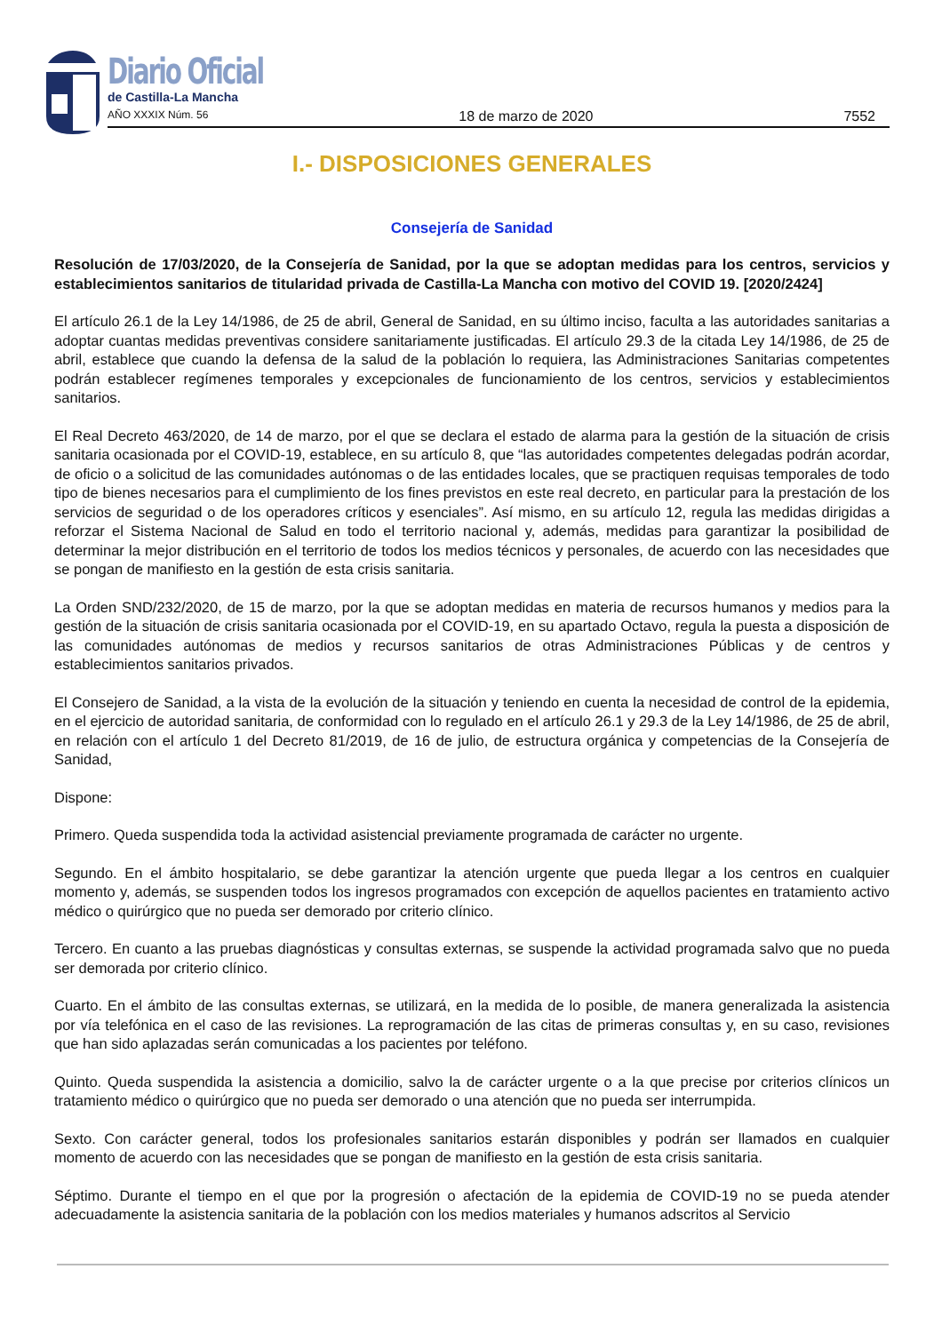Diario Oficial
de Castilla-La Mancha
AÑO XXXIX Núm. 56 18 de marzo de 2020 7552
I.- DISPOSICIONES GENERALES
Consejería de Sanidad
Resolución de 17/03/2020, de la Consejería de Sanidad, por la que se adoptan medidas para los centros, servicios y establecimientos sanitarios de titularidad privada de Castilla-La Mancha con motivo del COVID 19. [2020/2424]
El artículo 26.1 de la Ley 14/1986, de 25 de abril, General de Sanidad, en su último inciso, faculta a las autoridades sanitarias a adoptar cuantas medidas preventivas considere sanitariamente justificadas. El artículo 29.3 de la citada Ley 14/1986, de 25 de abril, establece que cuando la defensa de la salud de la población lo requiera, las Administraciones Sanitarias competentes podrán establecer regímenes temporales y excepcionales de funcionamiento de los centros, servicios y establecimientos sanitarios.
El Real Decreto 463/2020, de 14 de marzo, por el que se declara el estado de alarma para la gestión de la situación de crisis sanitaria ocasionada por el COVID-19, establece, en su artículo 8, que “las autoridades competentes delegadas podrán acordar, de oficio o a solicitud de las comunidades autónomas o de las entidades locales, que se practiquen requisas temporales de todo tipo de bienes necesarios para el cumplimiento de los fines previstos en este real decreto, en particular para la prestación de los servicios de seguridad o de los operadores críticos y esenciales”. Así mismo, en su artículo 12, regula las medidas dirigidas a reforzar el Sistema Nacional de Salud en todo el territorio nacional y, además, medidas para garantizar la posibilidad de determinar la mejor distribución en el territorio de todos los medios técnicos y personales, de acuerdo con las necesidades que se pongan de manifiesto en la gestión de esta crisis sanitaria.
La Orden SND/232/2020, de 15 de marzo, por la que se adoptan medidas en materia de recursos humanos y medios para la gestión de la situación de crisis sanitaria ocasionada por el COVID-19, en su apartado Octavo, regula la puesta a disposición de las comunidades autónomas de medios y recursos sanitarios de otras Administraciones Públicas y de centros y establecimientos sanitarios privados.
El Consejero de Sanidad, a la vista de la evolución de la situación y teniendo en cuenta la necesidad de control de la epidemia, en el ejercicio de autoridad sanitaria, de conformidad con lo regulado en el artículo 26.1 y 29.3 de la Ley 14/1986, de 25 de abril, en relación con el artículo 1 del Decreto 81/2019, de 16 de julio, de estructura orgánica y competencias de la Consejería de Sanidad,
Dispone:
Primero. Queda suspendida toda la actividad asistencial previamente programada de carácter no urgente.
Segundo. En el ámbito hospitalario, se debe garantizar la atención urgente que pueda llegar a los centros en cualquier momento y, además, se suspenden todos los ingresos programados con excepción de aquellos pacientes en tratamiento activo médico o quirúrgico que no pueda ser demorado por criterio clínico.
Tercero. En cuanto a las pruebas diagnósticas y consultas externas, se suspende la actividad programada salvo que no pueda ser demorada por criterio clínico.
Cuarto. En el ámbito de las consultas externas, se utilizará, en la medida de lo posible, de manera generalizada la asistencia por vía telefónica en el caso de las revisiones. La reprogramación de las citas de primeras consultas y, en su caso, revisiones que han sido aplazadas serán comunicadas a los pacientes por teléfono.
Quinto. Queda suspendida la asistencia a domicilio, salvo la de carácter urgente o a la que precise por criterios clínicos un tratamiento médico o quirúrgico que no pueda ser demorado o una atención que no pueda ser interrumpida.
Sexto. Con carácter general, todos los profesionales sanitarios estarán disponibles y podrán ser llamados en cualquier momento de acuerdo con las necesidades que se pongan de manifiesto en la gestión de esta crisis sanitaria.
Séptimo. Durante el tiempo en el que por la progresión o afectación de la epidemia de COVID-19 no se pueda atender adecuadamente la asistencia sanitaria de la población con los medios materiales y humanos adscritos al Servicio